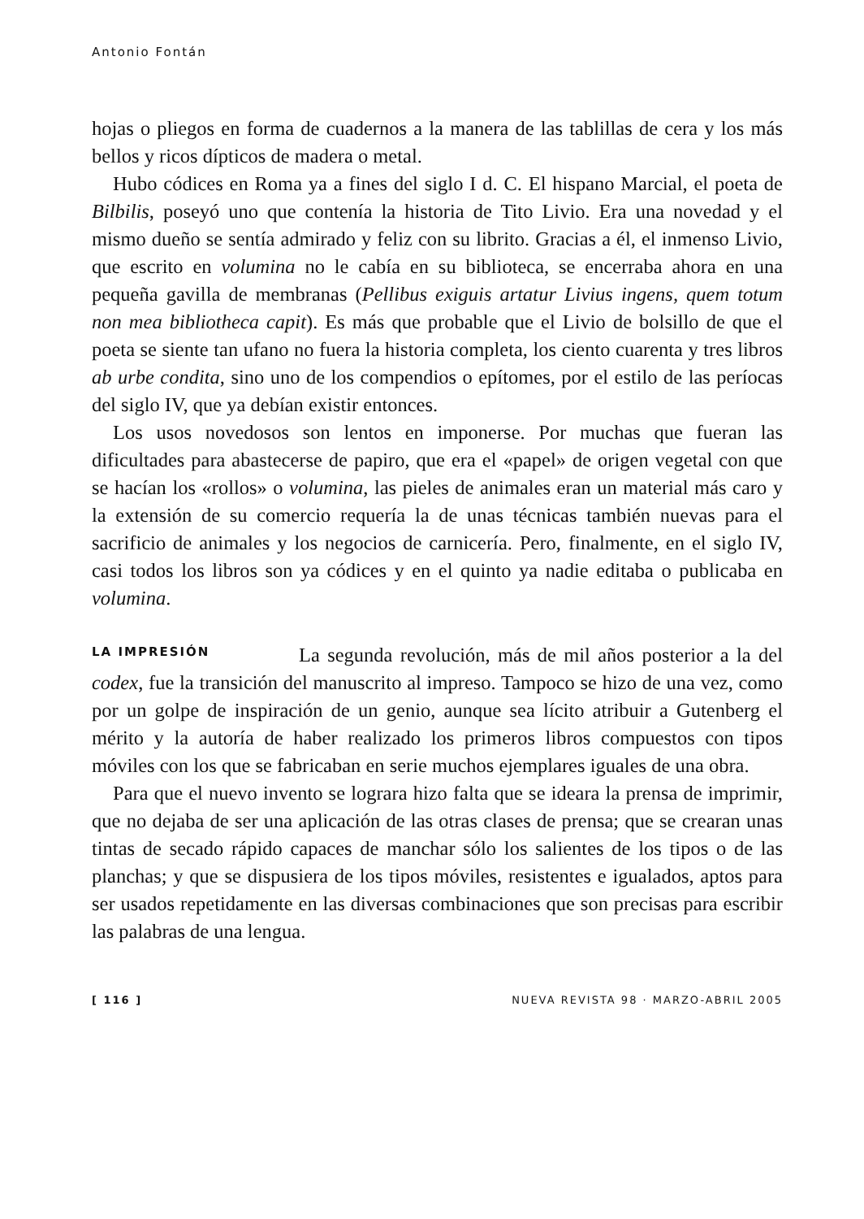Antonio Fontán
hojas o pliegos en forma de cuadernos a la manera de las tablillas de cera y los más bellos y ricos dípticos de madera o metal.
Hubo códices en Roma ya a fines del siglo I d. C. El hispano Marcial, el poeta de Bilbilis, poseyó uno que contenía la historia de Tito Livio. Era una novedad y el mismo dueño se sentía admirado y feliz con su librito. Gracias a él, el inmenso Livio, que escrito en volumina no le cabía en su biblioteca, se encerraba ahora en una pequeña gavilla de membranas (Pellibus exiguis artatur Livius ingens, quem totum non mea bibliotheca capit). Es más que probable que el Livio de bolsillo de que el poeta se siente tan ufano no fuera la historia completa, los ciento cuarenta y tres libros ab urbe condita, sino uno de los compendios o epítomes, por el estilo de las períocas del siglo IV, que ya debían existir entonces.
Los usos novedosos son lentos en imponerse. Por muchas que fueran las dificultades para abastecerse de papiro, que era el «papel» de origen vegetal con que se hacían los «rollos» o volumina, las pieles de animales eran un material más caro y la extensión de su comercio requería la de unas técnicas también nuevas para el sacrificio de animales y los negocios de carnicería. Pero, finalmente, en el siglo IV, casi todos los libros son ya códices y en el quinto ya nadie editaba o publicaba en volumina.
LA IMPRESIÓN
La segunda revolución, más de mil años posterior a la del codex, fue la transición del manuscrito al impreso. Tampoco se hizo de una vez, como por un golpe de inspiración de un genio, aunque sea lícito atribuir a Gutenberg el mérito y la autoría de haber realizado los primeros libros compuestos con tipos móviles con los que se fabricaban en serie muchos ejemplares iguales de una obra.
Para que el nuevo invento se lograra hizo falta que se ideara la prensa de imprimir, que no dejaba de ser una aplicación de las otras clases de prensa; que se crearan unas tintas de secado rápido capaces de manchar sólo los salientes de los tipos o de las planchas; y que se dispusiera de los tipos móviles, resistentes e igualados, aptos para ser usados repetidamente en las diversas combinaciones que son precisas para escribir las palabras de una lengua.
[ 116 ] NUEVA REVISTA 98 · MARZO-ABRIL 2005